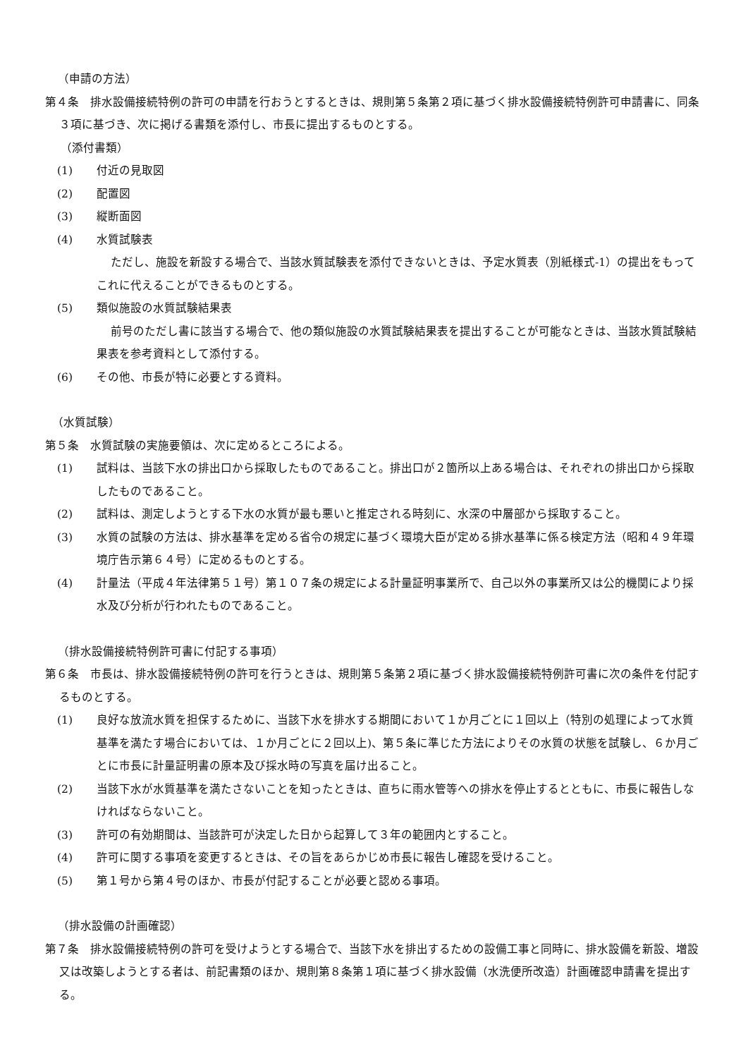（申請の方法）
第４条　排水設備接続特例の許可の申請を行おうとするときは、規則第５条第２項に基づく排水設備接続特例許可申請書に、同条３項に基づき、次に掲げる書類を添付し、市長に提出するものとする。
（添付書類）
(1) 付近の見取図
(2) 配置図
(3) 縦断面図
(4) 水質試験表
ただし、施設を新設する場合で、当該水質試験表を添付できないときは、予定水質表（別紙様式-1）の提出をもってこれに代えることができるものとする。
(5) 類似施設の水質試験結果表
前号のただし書に該当する場合で、他の類似施設の水質試験結果表を提出することが可能なときは、当該水質試験結果表を参考資料として添付する。
(6) その他、市長が特に必要とする資料。
（水質試験）
第５条　水質試験の実施要領は、次に定めるところによる。
(1) 試料は、当該下水の排出口から採取したものであること。排出口が２箇所以上ある場合は、それぞれの排出口から採取したものであること。
(2) 試料は、測定しようとする下水の水質が最も悪いと推定される時刻に、水深の中層部から採取すること。
(3) 水質の試験の方法は、排水基準を定める省令の規定に基づく環境大臣が定める排水基準に係る検定方法（昭和４９年環境庁告示第６４号）に定めるものとする。
(4) 計量法（平成４年法律第５１号）第１０７条の規定による計量証明事業所で、自己以外の事業所又は公的機関により採水及び分析が行われたものであること。
（排水設備接続特例許可書に付記する事項）
第６条　市長は、排水設備接続特例の許可を行うときは、規則第５条第２項に基づく排水設備接続特例許可書に次の条件を付記するものとする。
(1) 良好な放流水質を担保するために、当該下水を排水する期間において１か月ごとに１回以上（特別の処理によって水質基準を満たす場合においては、１か月ごとに２回以上)、第５条に準じた方法によりその水質の状態を試験し、６か月ごとに市長に計量証明書の原本及び採水時の写真を届け出ること。
(2) 当該下水が水質基準を満たさないことを知ったときは、直ちに雨水管等への排水を停止するとともに、市長に報告しなければならないこと。
(3) 許可の有効期間は、当該許可が決定した日から起算して３年の範囲内とすること。
(4) 許可に関する事項を変更するときは、その旨をあらかじめ市長に報告し確認を受けること。
(5) 第１号から第４号のほか、市長が付記することが必要と認める事項。
（排水設備の計画確認）
第７条　排水設備接続特例の許可を受けようとする場合で、当該下水を排出するための設備工事と同時に、排水設備を新設、増設又は改築しようとする者は、前記書類のほか、規則第８条第１項に基づく排水設備（水洗便所改造）計画確認申請書を提出する。